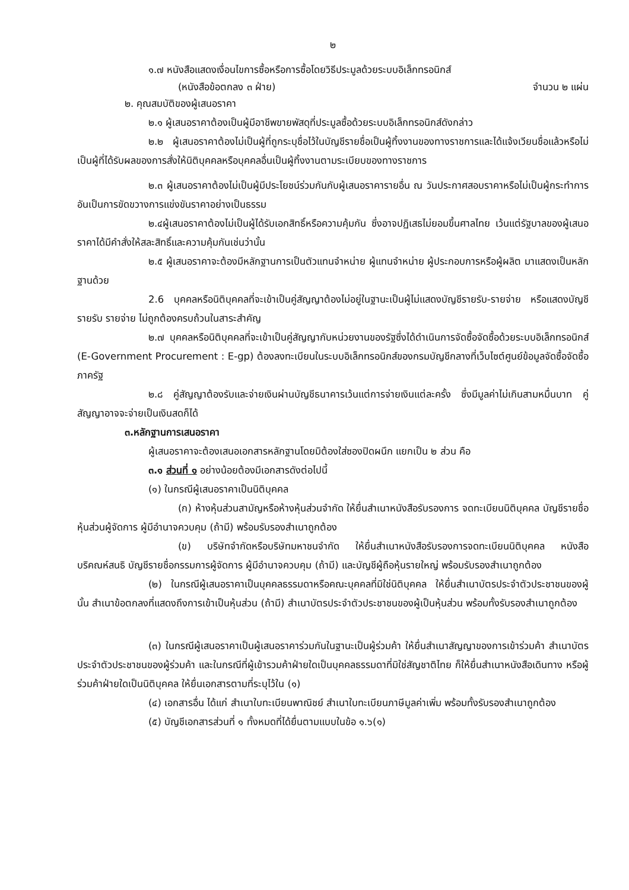๒
๑.๗ หนังสือแสดงเงื่อนไขการซื้อหรือการซื้อโดยวิธีประมูลด้วยระบบอิเล็กทรอนิกส์
(หนังสือข้อตกลง ๓ ฝ่าย) จำนวน ๒ แผ่น
๒. คุณสมบัติของผู้เสนอราคา
๒.๑ ผู้เสนอราคาต้องเป็นผู้มีอาชีพขายพัสดุที่ประมูลซื้อด้วยระบบอิเล็กทรอนิกส์ดังกล่าว
๒.๒ ผู้เสนอราคาต้องไม่เป็นผู้ที่ถูกระบุชื่อไว้ในบัญชีรายชื่อเป็นผู้ทิ้งงานของทางราชการและได้แจ้งเวียนชื่อแล้วหรือไม่เป็นผู้ที่ได้รับผลของการสั่งให้นิติบุคคลหรือบุคคลอื่นเป็นผู้ทิ้งงานตามระเบียบของทางราชการ
๒.๓ ผู้เสนอราคาต้องไม่เป็นผู้มีประโยชน์ร่วมกันกับผู้เสนอราคารายอื่น ณ วันประกาศสอบราคาหรือไม่เป็นผู้กระทำการอันเป็นการขัดขวางการแข่งขันราคาอย่างเป็นธรรม
๒.๔ผู้เสนอราคาต้องไม่เป็นผู้ได้รับเอกสิทธิ์หรือความคุ้มกัน ซึ่งอาจปฏิเสธไม่ยอมขึ้นศาลไทย เว้นแต่รัฐบาลของผู้เสนอราคาได้มีคำสั่งให้สละสิทธิ์และความคุ้มกันเช่นว่านั้น
๒.๕ ผู้เสนอราคาจะต้องมีหลักฐานการเป็นตัวแทนจำหน่าย ผู้แทนจำหน่าย ผู้ประกอบการหรือผู้ผลิต มาแสดงเป็นหลักฐานด้วย
2.6 บุคคลหรือนิติบุคคลที่จะเข้าเป็นคู่สัญญาต้องไม่อยู่ในฐานะเป็นผู้ไม่แสดงบัญชีรายรับ-รายจ่าย หรือแสดงบัญชีรายรับ รายจ่าย ไม่ถูกต้องครบถ้วนในสาระสำคัญ
๒.๗ บุคคลหรือนิติบุคคลที่จะเข้าเป็นคู่สัญญากับหน่วยงานของรัฐซึ่งได้ดำเนินการจัดซื้อจัดซื้อด้วยระบบอิเล็กทรอนิกส์ (E-Government Procurement : E-gp) ต้องลงทะเบียนในระบบอิเล็กทรอนิกส์ของกรมบัญชีกลางที่เว็บไซต์ศูนย์ข้อมูลจัดซื้อจัดซื้อภาครัฐ
๒.๘ คู่สัญญาต้องรับและจ่ายเงินผ่านบัญชีธนาคารเว้นแต่การจ่ายเงินแต่ละครั้ง ซึ่งมีมูลค่าไม่เกินสามหมื่นบาท คู่สัญญาอาจจะจ่ายเป็นเงินสดก็ได้
๓.หลักฐานการเสนอราคา
ผู้เสนอราคาจะต้องเสนอเอกสารหลักฐานโดยมิต้องใส่ซองปิดผนึก แยกเป็น ๒ ส่วน คือ
๓.๑ ส่วนที่ ๑ อย่างน้อยต้องมีเอกสารดังต่อไปนี้
(๑) ในกรณีผู้เสนอราคาเป็นนิติบุคคล
(ก) ห้างหุ้นส่วนสามัญหรือห้างหุ้นส่วนจำกัด ให้ยื่นสำเนาหนังสือรับรองการ จดทะเบียนนิติบุคคล บัญชีรายชื่อหุ้นส่วนผู้จัดการ ผู้มีอำนาจควบคุม (ถ้ามี) พร้อมรับรองสำเนาถูกต้อง
(ข) บริษัทจำกัดหรือบริษัทมหาชนจำกัด ให้ยื่นสำเนาหนังสือรับรองการจดทะเบียนนิติบุคคล หนังสือบริคณห์สนธิ บัญชีรายชื่อกรรมการผู้จัดการ ผู้มีอำนาจควบคุม (ถ้ามี) และบัญชีผู้ถือหุ้นรายใหญ่ พร้อมรับรองสำเนาถูกต้อง
(๒) ในกรณีผู้เสนอราคาเป็นบุคคลธรรมดาหรือคณะบุคคลที่มิใช่นิติบุคคล ให้ยื่นสำเนาบัตรประจำตัวประชาชนของผู้นั้น สำเนาข้อตกลงที่แสดงถึงการเข้าเป็นหุ้นส่วน (ถ้ามี) สำเนาบัตรประจำตัวประชาชนของผู้เป็นหุ้นส่วน พร้อมทั้งรับรองสำเนาถูกต้อง
(๓) ในกรณีผู้เสนอราคาเป็นผู้เสนอราคาร่วมกันในฐานะเป็นผู้ร่วมค้า ให้ยื่นสำเนาสัญญาของการเข้าร่วมค้า สำเนาบัตรประจำตัวประชาชนของผู้ร่วมค้า และในกรณีที่ผู้เข้ารวมค้าฝ่ายใดเป็นบุคคลธรรมดาที่มิใช่สัญชาติไทย ก็ให้ยื่นสำเนาหนังสือเดินทาง หรือผู้ร่วมค้าฝ่ายใดเป็นนิติบุคคล ให้ยื่นเอกสารตามที่ระบุไว้ใน (๑)
(๔) เอกสารอื่น ได้แก่ สำเนาใบทะเบียนพาณิชย์ สำเนาใบทะเบียนภาษีมูลค่าเพิ่ม พร้อมทั้งรับรองสำเนาถูกต้อง
(๕) บัญชีเอกสารส่วนที่ ๑ ทั้งหมดที่ได้ยื่นตามแบบในข้อ ๑.๖(๑)